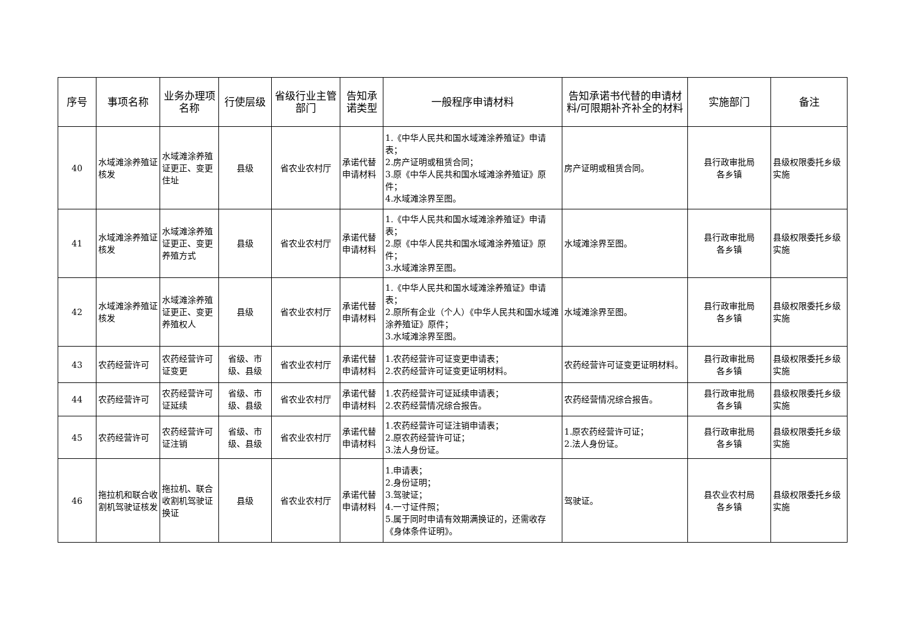| 序号 | 事项名称 | 业务办理项名称 | 行使层级 | 省级行业主管部门 | 告知承诺类型 | 一般程序申请材料 | 告知承诺书代替的申请材料/可限期补齐补全的材料 | 实施部门 | 备注 |
| --- | --- | --- | --- | --- | --- | --- | --- | --- | --- |
| 40 | 水域滩涂养殖证核发 | 水域滩涂养殖证更正、变更住址 | 县级 | 省农业农村厅 | 承诺代替申请材料 | 1.《中华人民共和国水域滩涂养殖证》申请表； 2.房产证明或租赁合同； 3.原《中华人民共和国水域滩涂养殖证》原件； 4.水域滩涂界至图。 | 房产证明或租赁合同。 | 县行政审批局 各乡镇 | 县级权限委托乡级实施 |
| 41 | 水域滩涂养殖证核发 | 水域滩涂养殖证更正、变更养殖方式 | 县级 | 省农业农村厅 | 承诺代替申请材料 | 1.《中华人民共和国水域滩涂养殖证》申请表； 2.原《中华人民共和国水域滩涂养殖证》原件； 3.水域滩涂界至图。 | 水域滩涂界至图。 | 县行政审批局 各乡镇 | 县级权限委托乡级实施 |
| 42 | 水域滩涂养殖证核发 | 水域滩涂养殖证更正、变更养殖权人 | 县级 | 省农业农村厅 | 承诺代替申请材料 | 1.《中华人民共和国水域滩涂养殖证》申请表； 2.原所有企业（个人）《中华人民共和国水域滩涂养殖证》原件； 3.水域滩涂界至图。 | 水域滩涂界至图。 | 县行政审批局 各乡镇 | 县级权限委托乡级实施 |
| 43 | 农药经营许可 | 农药经营许可证变更 | 省级、市级、县级 | 省农业农村厅 | 承诺代替申请材料 | 1.农药经营许可证变更申请表； 2.农药经营许可证变更证明材料。 | 农药经营许可证变更证明材料。 | 县行政审批局 各乡镇 | 县级权限委托乡级实施 |
| 44 | 农药经营许可 | 农药经营许可证延续 | 省级、市级、县级 | 省农业农村厅 | 承诺代替申请材料 | 1.农药经营许可证延续申请表； 2.农药经营情况综合报告。 | 农药经营情况综合报告。 | 县行政审批局 各乡镇 | 县级权限委托乡级实施 |
| 45 | 农药经营许可 | 农药经营许可证注销 | 省级、市级、县级 | 省农业农村厅 | 承诺代替申请材料 | 1.农药经营许可证注销申请表； 2.原农药经营许可证； 3.法人身份证。 | 1.原农药经营许可证； 2.法人身份证。 | 县行政审批局 各乡镇 | 县级权限委托乡级实施 |
| 46 | 拖拉机和联合收割机驾驶证核发 | 拖拉机、联合收割机驾驶证换证 | 县级 | 省农业农村厅 | 承诺代替申请材料 | 1.申请表； 2.身份证明； 3.驾驶证； 4.一寸证件照； 5.属于同时申请有效期满换证的，还需收存《身体条件证明》。 | 驾驶证。 | 县农业农村局 各乡镇 | 县级权限委托乡级实施 |